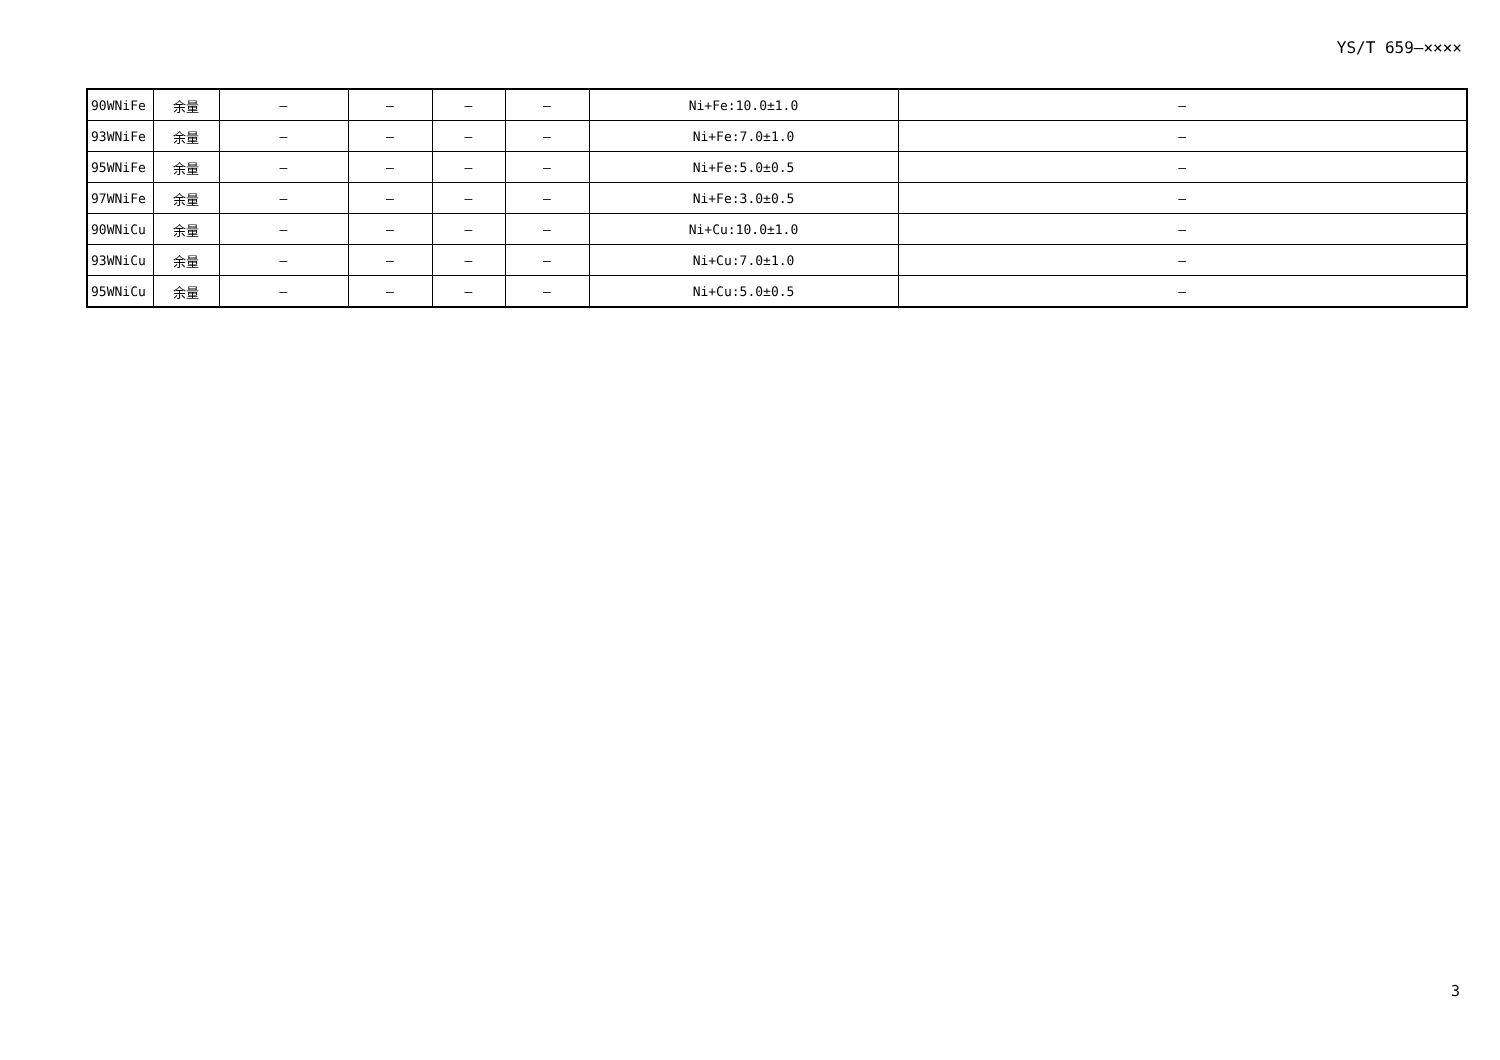YS/T 659—××××
| 90WNiFe | 余量 | — | — | — | — | Ni+Fe:10.0±1.0 | — |
| 93WNiFe | 余量 | — | — | — | — | Ni+Fe:7.0±1.0 | — |
| 95WNiFe | 余量 | — | — | — | — | Ni+Fe:5.0±0.5 | — |
| 97WNiFe | 余量 | — | — | — | — | Ni+Fe:3.0±0.5 | — |
| 90WNiCu | 余量 | — | — | — | — | Ni+Cu:10.0±1.0 | — |
| 93WNiCu | 余量 | — | — | — | — | Ni+Cu:7.0±1.0 | — |
| 95WNiCu | 余量 | — | — | — | — | Ni+Cu:5.0±0.5 | — |
3